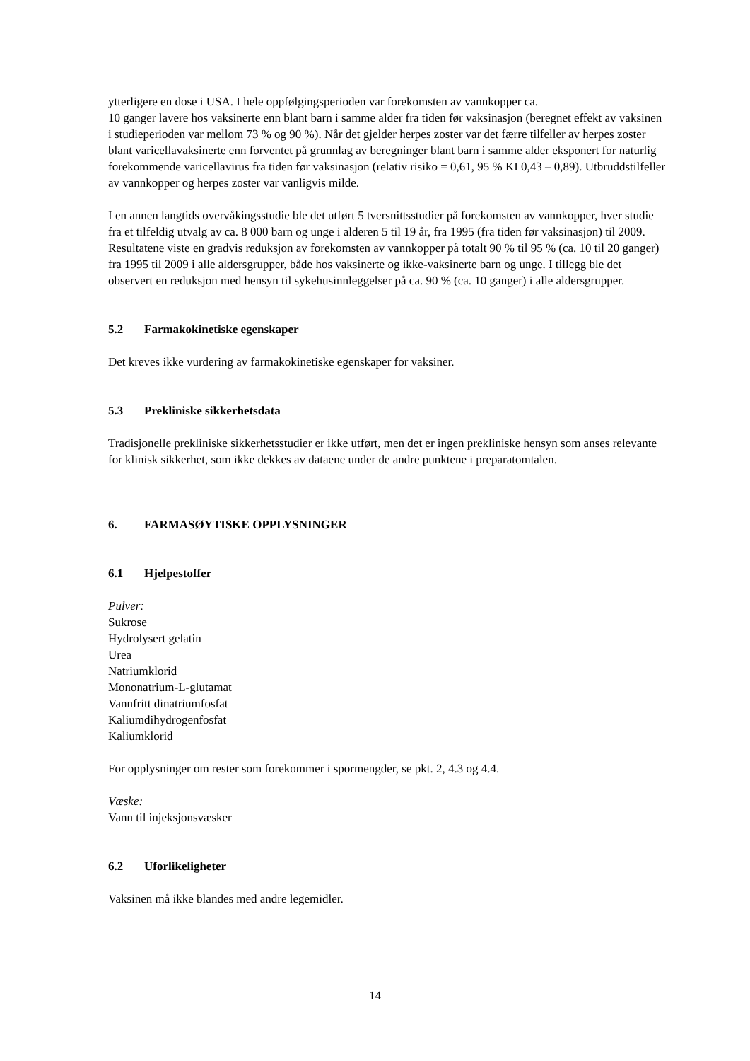ytterligere en dose i USA. I hele oppfølgingsperioden var forekomsten av vannkopper ca.
10 ganger lavere hos vaksinerte enn blant barn i samme alder fra tiden før vaksinasjon (beregnet effekt av vaksinen i studieperioden var mellom 73 % og 90 %). Når det gjelder herpes zoster var det færre tilfeller av herpes zoster blant varicellavaksinerte enn forventet på grunnlag av beregninger blant barn i samme alder eksponert for naturlig forekommende varicellavirus fra tiden før vaksinasjon (relativ risiko = 0,61, 95 % KI 0,43 – 0,89). Utbruddstilfeller av vannkopper og herpes zoster var vanligvis milde.
I en annen langtids overvåkingsstudie ble det utført 5 tversnittsstudier på forekomsten av vannkopper, hver studie fra et tilfeldig utvalg av ca. 8 000 barn og unge i alderen 5 til 19 år, fra 1995 (fra tiden før vaksinasjon) til 2009. Resultatene viste en gradvis reduksjon av forekomsten av vannkopper på totalt 90 % til 95 % (ca. 10 til 20 ganger) fra 1995 til 2009 i alle aldersgrupper, både hos vaksinerte og ikke-vaksinerte barn og unge. I tillegg ble det observert en reduksjon med hensyn til sykehusinnleggelser på ca. 90 % (ca. 10 ganger) i alle aldersgrupper.
5.2 Farmakokinetiske egenskaper
Det kreves ikke vurdering av farmakokinetiske egenskaper for vaksiner.
5.3 Prekliniske sikkerhetsdata
Tradisjonelle prekliniske sikkerhetsstudier er ikke utført, men det er ingen prekliniske hensyn som anses relevante for klinisk sikkerhet, som ikke dekkes av dataene under de andre punktene i preparatomtalen.
6. FARMASØYTISKE OPPLYSNINGER
6.1 Hjelpestoffer
Pulver:
Sukrose
Hydrolysert gelatin
Urea
Natriumklorid
Mononatrium-L-glutamat
Vannfritt dinatriumfosfat
Kaliumdihydrogenfosfat
Kaliumklorid
For opplysninger om rester som forekommer i spormengder, se pkt. 2, 4.3 og 4.4.
Væske:
Vann til injeksjonsvæsker
6.2 Uforlikeligheter
Vaksinen må ikke blandes med andre legemidler.
14